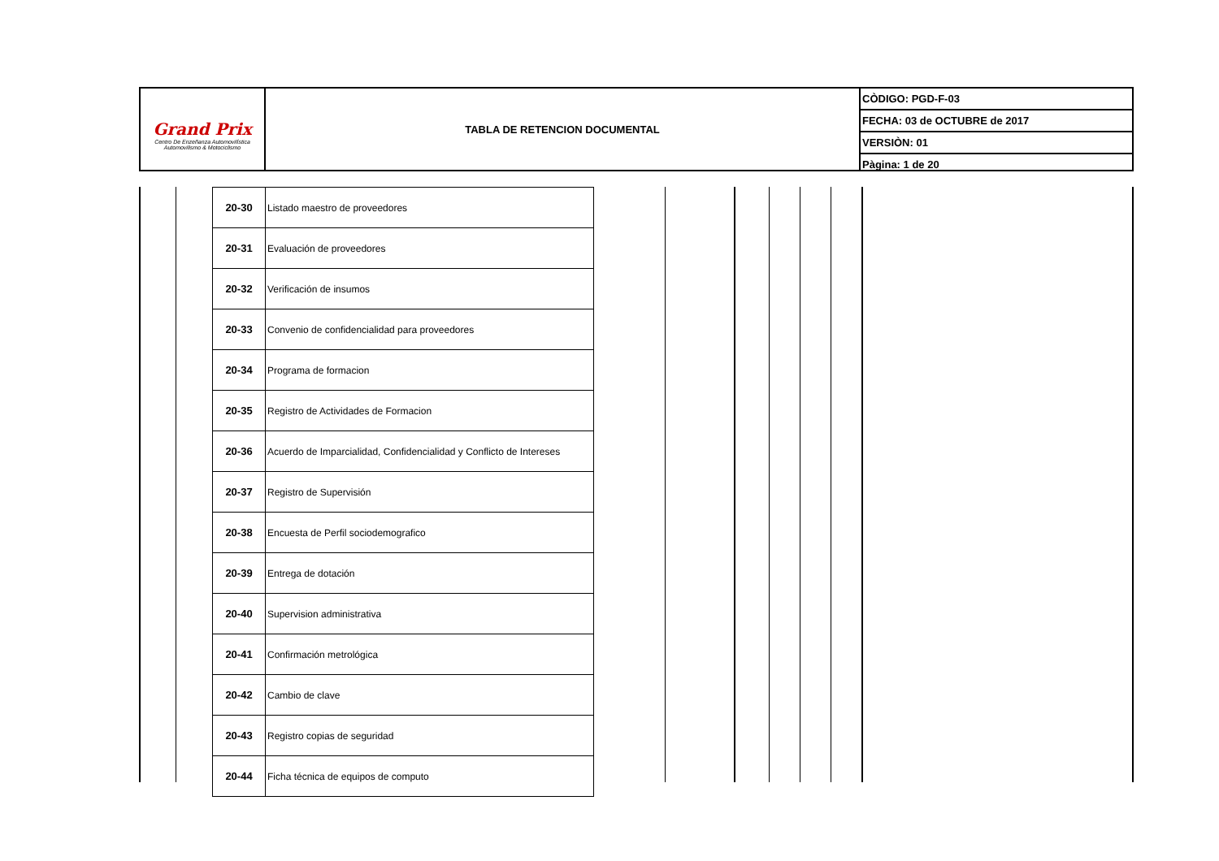Grand Prix
Centro De Enzeñanza Automovilística
Automovilismo & Motociclismo
TABLA DE RETENCION DOCUMENTAL
CÒDIGO: PGD-F-03
FECHA: 03 de OCTUBRE de 2017
VERSIÒN: 01
Pàgina: 1 de 20
| 20-30 | Listado maestro de proveedores |
| 20-31 | Evaluación de proveedores |
| 20-32 | Verificación de insumos |
| 20-33 | Convenio de confidencialidad para proveedores |
| 20-34 | Programa de formacion |
| 20-35 | Registro de Actividades de Formacion |
| 20-36 | Acuerdo de Imparcialidad, Confidencialidad y Conflicto de Intereses |
| 20-37 | Registro de Supervisión |
| 20-38 | Encuesta de Perfil sociodemografico |
| 20-39 | Entrega de dotación |
| 20-40 | Supervision administrativa |
| 20-41 | Confirmación metrológica |
| 20-42 | Cambio de clave |
| 20-43 | Registro copias de seguridad |
| 20-44 | Ficha técnica de equipos de computo |